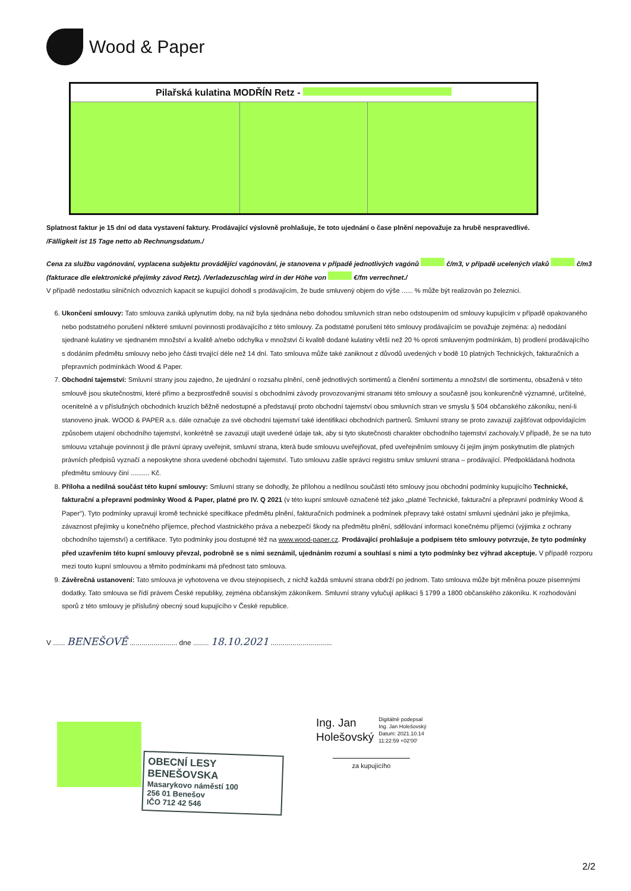Wood & Paper
| Pilařská kulatina MODŘÍN Retz - | | |
| --- | --- | --- |
Splatnost faktur je 15 dní od data vystavení faktury. Prodávající výslovně prohlašuje, že toto ujednání o čase plnění nepovažuje za hrubě nespravedlivé.
/Fälligkeit ist 15 Tage netto ab Rechnungsdatum./
Cena za službu vagónování, vyplacena subjektu provádějící vagónování, je stanovena v případě jednotlivých vagónů č/m3, v případě ucelených vlaků č/m3 (fakturace dle elektronické přejímky závod Retz). /Verladezuschlag wird in der Höhe von €/fm verrechnet./
V případě nedostatku silničních odvozních kapacit se kupující dohodl s prodávajícím, že bude smluvený objem do výše ...... % může být realizován po železnici.
6. Ukončení smlouvy: Tato smlouva zaniká uplynutím doby, na niž byla sjednána nebo dohodou smluvních stran nebo odstoupením od smlouvy kupujícím v případě opakovaného nebo podstatného porušení některé smluvní povinnosti prodávajícího z této smlouvy. Za podstatné porušení této smlouvy prodávajícím se považuje zejména: a) nedodání sjednané kulatiny ve sjednaném množství a kvalitě a/nebo odchylka v množství či kvalitě dodané kulatiny větší než 20 % oproti smluveným podmínkám, b) prodlení prodávajícího s dodáním předmětu smlouvy nebo jeho části trvající déle než 14 dní. Tato smlouva může také zaniknout z důvodů uvedených v bodě 10 platných Technických, fakturačních a přepravních podmínkách Wood & Paper.
7. Obchodní tajemství: Smluvní strany jsou zajedno, že ujednání o rozsahu plnění, ceně jednotlivých sortimentů a členění sortimentu a množství dle sortimentu, obsažená v této smlouvě jsou skutečnostmi, které přímo a bezprostředně souvisí s obchodními závody provozovanými stranami této smlouvy a současně jsou konkurenčně významné, určitelné, ocenitelné a v příslušných obchodních kruzích běžně nedostupné a představují proto obchodní tajemství obou smluvních stran ve smyslu § 504 občanského zákoníku, není-li stanoveno jinak. WOOD & PAPER a.s. dále označuje za své obchodní tajemství také identifikaci obchodních partnerů. Smluvní strany se proto zavazují zajišťovat odpovídajícím způsobem utajení obchodního tajemství, konkrétně se zavazují utajit uvedené údaje tak, aby si tyto skutečnosti charakter obchodního tajemství zachovaly.V případě, že se na tuto smlouvu vztahuje povinnost ji dle právní úpravy uveřejnit, smluvní strana, která bude smlouvu uveřejňovat, před uveřejněním smlouvy či jejím jiným poskytnutím dle platných právních předpisů vyznačí a neposkytne shora uvedené obchodní tajemství. Tuto smlouvu zašle správci registru smluv smluvní strana – prodávající. Předpokládaná hodnota předmětu smlouvy činí .......... Kč.
8. Příloha a nedílná součást této kupní smlouvy: Smluvní strany se dohodly, že přílohou a nedílnou součástí této smlouvy jsou obchodní podmínky kupujícího Technické, fakturační a přepravní podmínky Wood & Paper, platné pro IV. Q 2021 (v této kupní smlouvě označené též jako „platné Technické, fakturační a přepravní podmínky Wood & Paper“). Tyto podmínky upravují kromě technické specifikace předmětu plnění, fakturačních podmínek a podmínek přepravy také ostatní smluvní ujednání jako je přejímka, závaznost přejímky u konečného příjemce, přechod vlastnického práva a nebezpečí škody na předmětu plnění, sdělování informací konečnému příjemci (výjimka z ochrany obchodního tajemství) a certifikace. Tyto podmínky jsou dostupné též na www.wood-paper.cz. Prodávající prohlašuje a podpisem této smlouvy potvrzuje, že tyto podmínky před uzavřením této kupní smlouvy převzal, podrobně se s nimi seznámil, ujednáním rozumí a souhlasí s nimi a tyto podmínky bez výhrad akceptuje. V případě rozporu mezi touto kupní smlouvou a těmito podmínkami má přednost tato smlouva.
9. Závěrečná ustanovení: Tato smlouva je vyhotovena ve dvou stejnopisech, z nichž každá smluvní strana obdrží po jednom. Tato smlouva může být měněna pouze písemnými dodatky. Tato smlouva se řídí právem České republiky, zejména občanským zákoníkem. Smluvní strany vylučují aplikaci § 1799 a 1800 občanského zákoníku. K rozhodování sporů z této smlouvy je příslušný obecný soud kupujícího v České republice.
V ...... BENEŠOVĚ ........................ dne ........ 18.10.2021 ...............................
OBECNÍ LESY BENEŠOVSKA
Masarykovo náměstí 100
256 01 Benešov
IČO 712 42 546
Ing. Jan
Holešovský
Digitálně podepsal
Ing. Jan Holešovský
Datum: 2021.10.14
11:22:59 +02'00'
za kupujícího
2/2